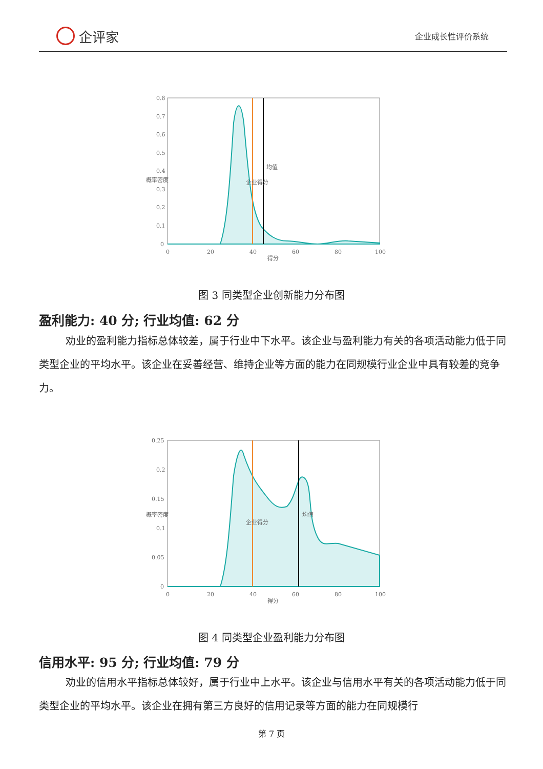企评家
企业成长性评价系统
0.8
0.7
0.6
0.5
0.4
0.3
0.2
0.1
0
0
20
40
60
80
100
得分
概率密度
企业得分
均值
图 3 同类型企业创新能力分布图
盈利能力: 40 分; 行业均值: 62 分
劝业的盈利能力指标总体较差，属于行业中下水平。该企业与盈利能力有关的各项活动能力低于同类型企业的平均水平。该企业在妥善经营、维持企业等方面的能力在同规模行业企业中具有较差的竞争力。
0.25
0.2
0.15
0.1
0.05
0
0
20
40
60
80
100
得分
概率密度
企业得分
均值
图 4 同类型企业盈利能力分布图
信用水平: 95 分; 行业均值: 79 分
劝业的信用水平指标总体较好，属于行业中上水平。该企业与信用水平有关的各项活动能力低于同类型企业的平均水平。该企业在拥有第三方良好的信用记录等方面的能力在同规模行
第 7 页